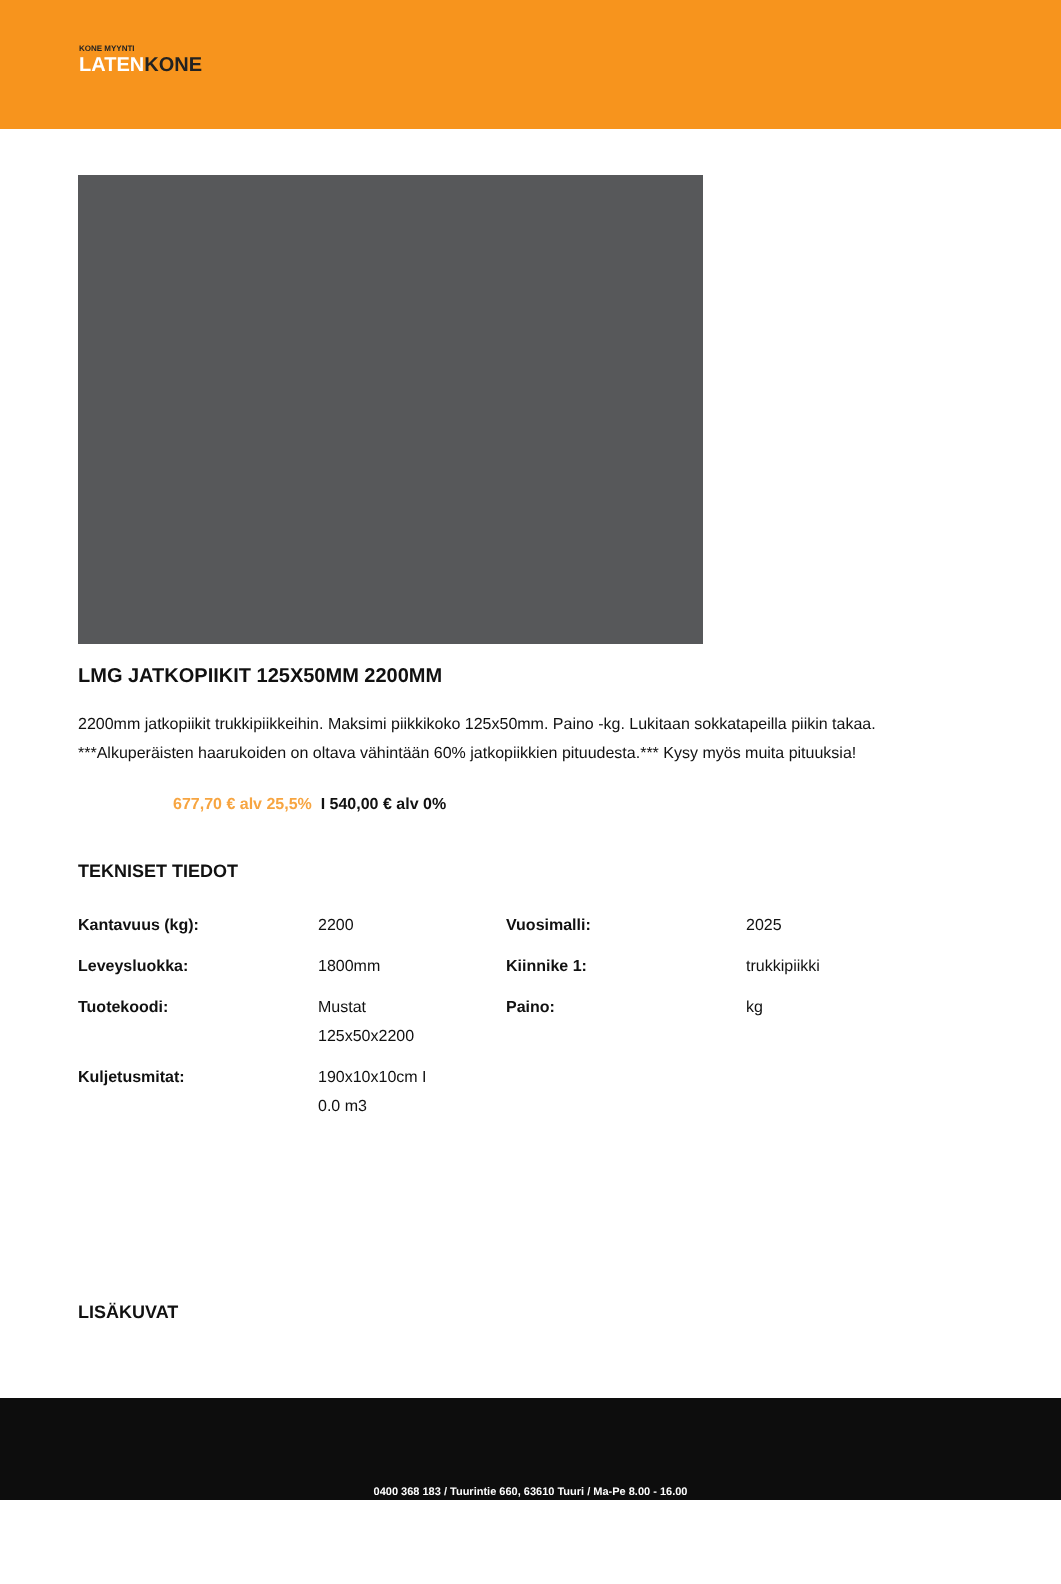KONE MYYNTI
LATENKONE
LMG JATKOPIIKIT 125X50MM 2200MM
2200mm jatkopiikit trukkipiikkeihin. Maksimi piikkikoko 125x50mm. Paino -kg. Lukitaan sokkatapeilla piikin takaa. ***Alkuperäisten haarukoiden on oltava vähintään 60% jatkopiikkien pituudesta.*** Kysy myös muita pituuksia!
677,70 € alv 25,5% I 540,00 € alv 0%
TEKNISET TIEDOT
| Kantavuus (kg): | 2200 | Vuosimalli: | 2025 |
| Leveysluokka: | 1800mm | Kiinnike 1: | trukkipiikki |
| Tuotekoodi: | Mustat 125x50x2200 | Paino: | kg |
| Kuljetusmitat: | 190x10x10cm I 0.0 m3 | | |
LISÄKUVAT
0400 368 183 / Tuurintie 660, 63610 Tuuri / Ma-Pe 8.00 - 16.00